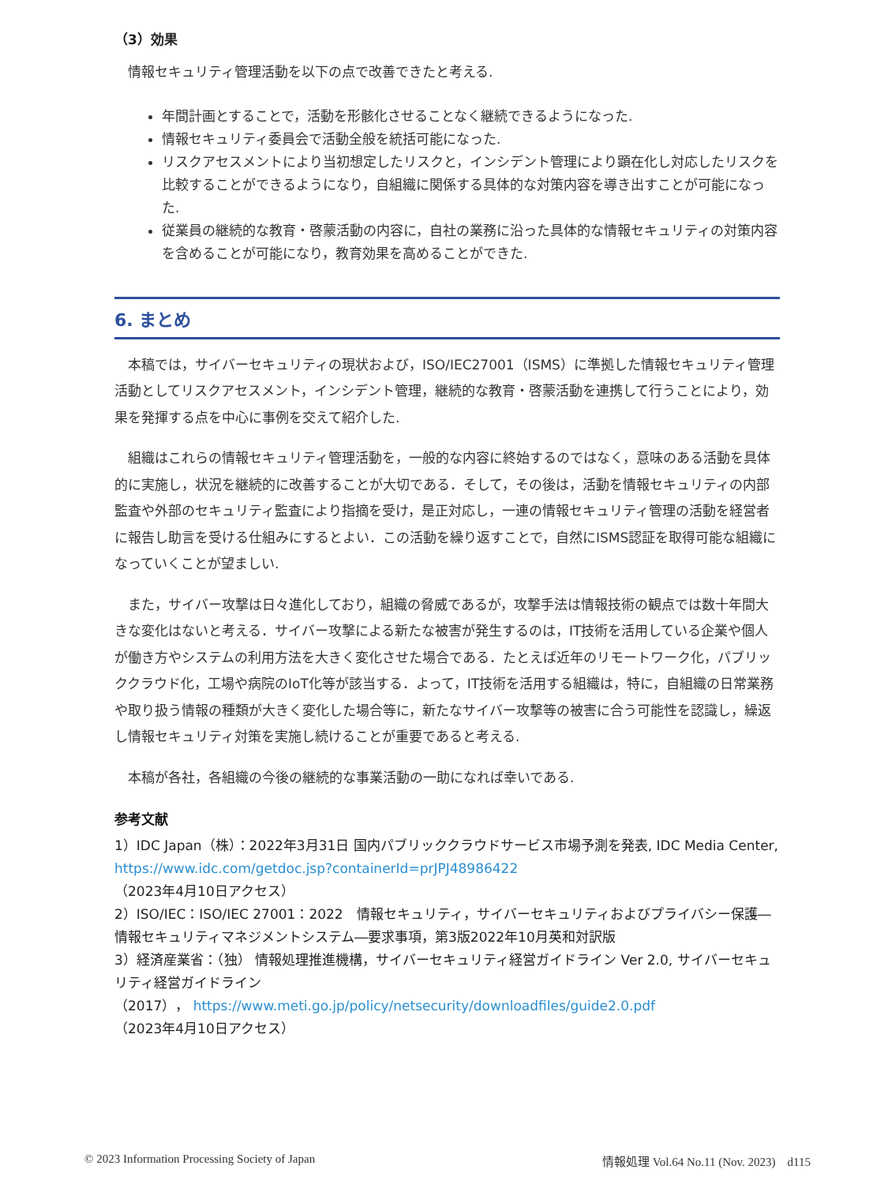（3）効果
情報セキュリティ管理活動を以下の点で改善できたと考える.
年間計画とすることで，活動を形骸化させることなく継続できるようになった.
情報セキュリティ委員会で活動全般を統括可能になった.
リスクアセスメントにより当初想定したリスクと，インシデント管理により顕在化し対応したリスクを比較することができるようになり，自組織に関係する具体的な対策内容を導き出すことが可能になった.
従業員の継続的な教育・啓蒙活動の内容に，自社の業務に沿った具体的な情報セキュリティの対策内容を含めることが可能になり，教育効果を高めることができた.
6. まとめ
本稿では，サイバーセキュリティの現状および，ISO/IEC27001（ISMS）に準拠した情報セキュリティ管理活動としてリスクアセスメント，インシデント管理，継続的な教育・啓蒙活動を連携して行うことにより，効果を発揮する点を中心に事例を交えて紹介した.
組織はこれらの情報セキュリティ管理活動を，一般的な内容に終始するのではなく，意味のある活動を具体的に実施し，状況を継続的に改善することが大切である．そして，その後は，活動を情報セキュリティの内部監査や外部のセキュリティ監査により指摘を受け，是正対応し，一連の情報セキュリティ管理の活動を経営者に報告し助言を受ける仕組みにするとよい．この活動を繰り返すことで，自然にISMS認証を取得可能な組織になっていくことが望ましい.
また，サイバー攻撃は日々進化しており，組織の脅威であるが，攻撃手法は情報技術の観点では数十年間大きな変化はないと考える．サイバー攻撃による新たな被害が発生するのは，IT技術を活用している企業や個人が働き方やシステムの利用方法を大きく変化させた場合である．たとえば近年のリモートワーク化，パブリッククラウド化，工場や病院のIoT化等が該当する．よって，IT技術を活用する組織は，特に，自組織の日常業務や取り扱う情報の種類が大きく変化した場合等に，新たなサイバー攻撃等の被害に合う可能性を認識し，繰返し情報セキュリティ対策を実施し続けることが重要であると考える.
本稿が各社，各組織の今後の継続的な事業活動の一助になれば幸いである.
参考文献
1）IDC Japan（株）：2022年3月31日 国内パブリッククラウドサービス市場予測を発表, IDC Media Center, https://www.idc.com/getdoc.jsp?containerId=prJPJ48986422
（2023年4月10日アクセス）
2）ISO/IEC：ISO/IEC 27001：2022　情報セキュリティ，サイバーセキュリティおよびプライバシー保護―情報セキュリティマネジメントシステム―要求事項，第3版2022年10月英和対訳版
3）経済産業省：（独） 情報処理推進機構，サイバーセキュリティ経営ガイドライン Ver 2.0, サイバーセキュリティ経営ガイドライン
（2017）， https://www.meti.go.jp/policy/netsecurity/downloadfiles/guide2.0.pdf
（2023年4月10日アクセス）
© 2023 Information Processing Society of Japan 情報処理 Vol.64 No.11 (Nov. 2023)　d115